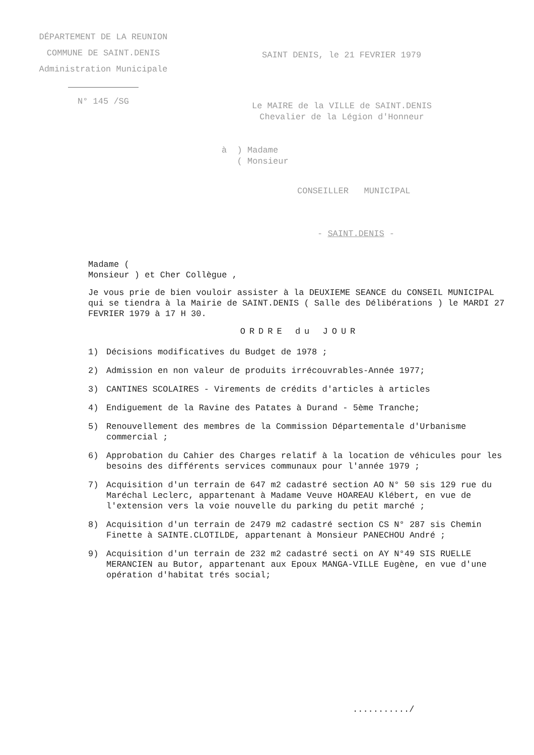DÉPARTEMENT DE LA REUNION
COMMUNE DE SAINT.DENIS
Administration Municipale
N° 145 /SG
SAINT DENIS, le 21 FEVRIER 1979
Le MAIRE de la VILLE de SAINT.DENIS
Chevalier de la Légion d'Honneur
à ) Madame
( Monsieur
CONSEILLER MUNICIPAL
- SAINT.DENIS -
Madame (
Monsieur ) et Cher Collègue ,
Je vous prie de bien vouloir assister à la DEUXIEME SEANCE du CONSEIL MUNICIPAL qui se tiendra à la Mairie de SAINT.DENIS ( Salle des Délibérations ) le MARDI 27 FEVRIER 1979 à 17 H 30.
ORDRE du JOUR
1) Décisions modificatives du Budget de 1978 ;
2) Admission en non valeur de produits irrécouvrables-Année 1977;
3) CANTINES SCOLAIRES - Virements de crédits d'articles à articles
4) Endiguement de la Ravine des Patates à Durand - 5ème Tranche;
5) Renouvellement des membres de la Commission Départementale d'Urbanisme commercial ;
6) Approbation du Cahier des Charges relatif à la location de véhicules pour les besoins des différents services communaux pour l'année 1979 ;
7) Acquisition d'un terrain de 647 m2 cadastré section AO N° 50 sis 129 rue du Maréchal Leclerc, appartenant à Madame Veuve HOAREAU Klébert, en vue de l'extension vers la voie nouvelle du parking du petit marché ;
8) Acquisition d'un terrain de 2479 m2 cadastré section CS N° 287 sis Chemin Finette à SAINTE.CLOTILDE, appartenant à Monsieur PANECHOU André ;
9) Acquisition d'un terrain de 232 m2 cadastré secti on AY N°49 SIS RUELLE MERANCIEN au Butor, appartenant aux Epoux MANGA-VILLE Eugène, en vue d'une opération d'habitat trés social;
.........../